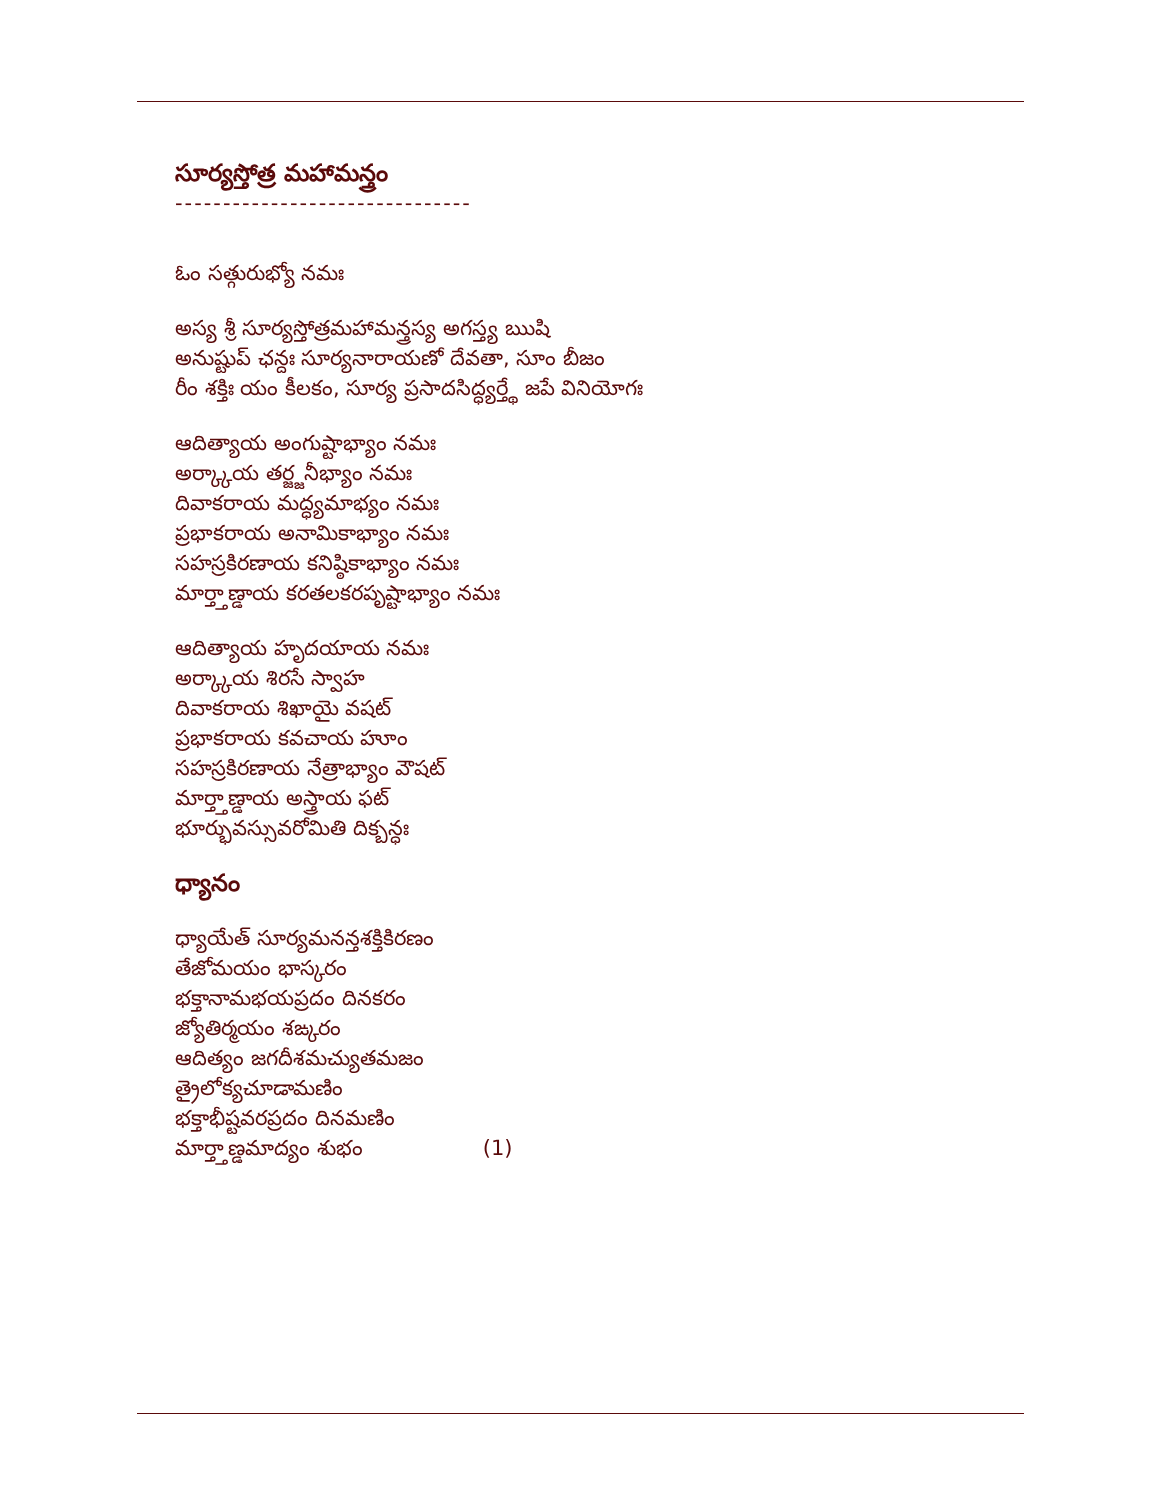సూర్యస్తోత్ర మహామన్త్రం
-------------------------------
ఓం సత్గురుభ్యో నమః
అస్య శ్రీ సూర్యస్తోత్రమహామన్త్రస్య అగస్త్య ఋషి
అనుష్టుప్ ఛన్దః సూర్యనారాయణో దేవతా, సూం బీజం
రీం శక్తిః యం కీలకం, సూర్య ప్రసాదసిద్ధ్యర్త్థే జపే వినియోగః
ఆదిత్యాయ అంగుష్టాభ్యాం నమః
అర్క్కాయ తర్జ్జనీభ్యాం నమః
దివాకరాయ మద్ధ్యమాభ్యం నమః
ప్రభాకరాయ అనామికాభ్యాం నమః
సహస్రకిరణాయ కనిష్ఠికాభ్యాం నమః
మార్త్తాణ్డాయ కరతలకరపృష్టాభ్యాం నమః
ఆదిత్యాయ హృదయాయ నమః
అర్క్కాయ శిరసే స్వాహ
దివాకరాయ శిఖాయై వషట్
ప్రభాకరాయ కవచాయ హూం
సహస్రకిరణాయ నేత్రాభ్యాం వౌషట్
మార్త్తాణ్డాయ అస్త్రాయ ఫట్
భూర్భువస్సువరోమితి దిక్బన్ధః
ధ్యానం
ధ్యాయేత్ సూర్యమనన్తశక్తికిరణం
తేజోమయం భాస్కరం
భక్తానామభయప్రదం దినకరం
జ్యోతిర్మయం శఙ్కరం
ఆదిత్యం జగదీశమచ్యుతమజం
త్రైలోక్యచూడామణిం
భక్తాభీష్టవరప్రదం దినమణిం
మార్త్తాణ్డమాద్యం శుభం (1)